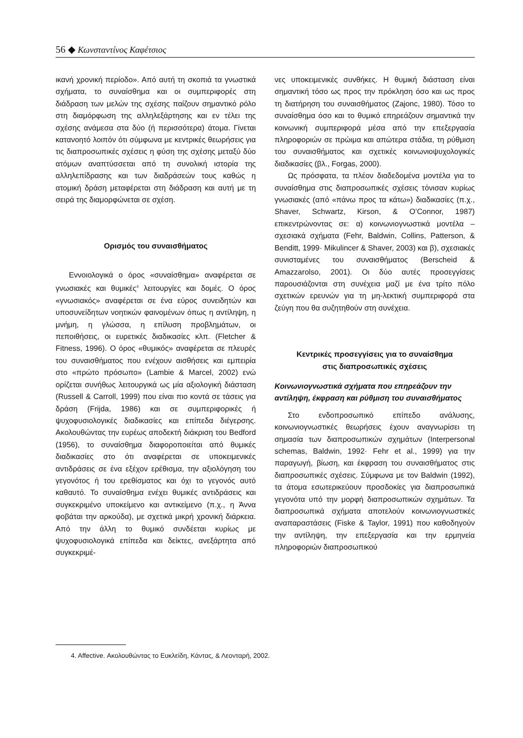56 ◆ Κωνσταντίνος Καφέτσιος
ικανή χρονική περίοδο». Από αυτή τη σκοπιά τα γνωστικά σχήματα, το συναίσθημα και οι συμπεριφορές στη διάδραση των μελών της σχέσης παίζουν σημαντικό ρόλο στη διαμόρφωση της αλληλεξάρτησης και εν τέλει της σχέσης ανάμεσα στα δύο (ή περισσότερα) άτομα. Γίνεται κατανοητό λοιπόν ότι σύμφωνα με κεντρικές θεωρήσεις για τις διαπροσωπικές σχέσεις η φύση της σχέσης μεταξύ δύο ατόμων αναπτύσσεται από τη συνολική ιστορία της αλληλεπίδρασης και των διαδράσεών τους καθώς η ατομική δράση μεταφέρεται στη διάδραση και αυτή με τη σειρά της διαμορφώνεται σε σχέση.
Ορισμός του συναισθήματος
Εννοιολογικά ο όρος «συναίσθημα» αναφέρεται σε γνωσιακές και θυμικές<sup>4</sup> λειτουργίες και δομές. Ο όρος «γνωσιακός» αναφέρεται σε ένα εύρος συνειδητών και υποσυνείδητων νοητικών φαινομένων όπως η αντίληψη, η μνήμη, η γλώσσα, η επίλυση προβλημάτων, οι πεποιθήσεις, οι ευρετικές διαδικασίες κλπ. (Fletcher & Fitness, 1996). Ο όρος «θυμικός» αναφέρεται σε πλευρές του συναισθήματος που ενέχουν αισθήσεις και εμπειρία στο «πρώτο πρόσωπο» (Lambie & Marcel, 2002) ενώ ορίζεται συνήθως λειτουργικά ως μία αξιολογική διάσταση (Russell & Carroll, 1999) που είναι πιο κοντά σε τάσεις για δράση (Frijda, 1986) και σε συμπεριφορικές ή ψυχοφυσιολογικές διαδικασίες και επίπεδα διέγερσης. Ακολουθώντας την ευρέως αποδεκτή διάκριση του Bedford (1956), το συναίσθημα διαφοροποιείται από θυμικές διαδικασίες στο ότι αναφέρεται σε υποκειμενικές αντιδράσεις σε ένα εξέχον ερέθισμα, την αξιολόγηση του γεγονότος ή του ερεθίσματος και όχι το γεγονός αυτό καθαυτό. Το συναίσθημα ενέχει θυμικές αντιδράσεις και συγκεκριμένο υποκείμενο και αντικείμενο (π.χ., η Άννα φοβάται την αρκούδα), με σχετικά μικρή χρονική διάρκεια. Από την άλλη το θυμικό συνδέεται κυρίως με ψυχοφυσιολογικά επίπεδα και δείκτες, ανεξάρτητα από συγκεκριμέ-
νες υποκειμενικές συνθήκες. Η θυμική διάσταση είναι σημαντική τόσο ως προς την πρόκληση όσο και ως προς τη διατήρηση του συναισθήματος (Zajonc, 1980). Τόσο το συναίσθημα όσο και το θυμικό επηρεάζουν σημαντικά την κοινωνική συμπεριφορά μέσα από την επεξεργασία πληροφοριών σε πρώιμα και απώτερα στάδια, τη ρύθμιση του συναισθήματος και σχετικές κοινωνιοψυχολογικές διαδικασίες (βλ., Forgas, 2000).
Ως πρόσφατα, τα πλέον διαδεδομένα μοντέλα για το συναίσθημα στις διαπροσωπικές σχέσεις τόνισαν κυρίως γνωσιακές (από «πάνω προς τα κάτω») διαδικασίες (π.χ., Shaver, Schwartz, Kirson, & O’Connor, 1987) επικεντρώνοντας σε: α) κοινωνιογνωστικά μοντέλα – σχεσιακά σχήματα (Fehr, Baldwin, Collins, Patterson, & Benditt, 1999· Mikulincer & Shaver, 2003) και β), σχεσιακές συνισταμένες του συναισθήματος (Berscheid & Amazzarolso, 2001). Οι δύο αυτές προσεγγίσεις παρουσιάζονται στη συνέχεια μαζί με ένα τρίτο πόλο σχετικών ερευνών για τη μη-λεκτική συμπεριφορά στα ζεύγη που θα συζητηθούν στη συνέχεια.
Κεντρικές προσεγγίσεις για το συναίσθημα
στις διαπροσωπικές σχέσεις
Κοινωνιογνωστικά σχήματα που επηρεάζουν την αντίληψη, έκφραση και ρύθμιση του συναισθήματος
Στο ενδοπροσωπικό επίπεδο ανάλυσης, κοινωνιογνωστικές θεωρήσεις έχουν αναγνωρίσει τη σημασία των διαπροσωπικών σχημάτων (Interpersonal schemas, Baldwin, 1992· Fehr et al., 1999) για την παραγωγή, βίωση, και έκφραση του συναισθήματος στις διαπροσωπικές σχέσεις. Σύμφωνα με τον Baldwin (1992), τα άτομα εσωτερικεύουν προσδοκίες για διαπροσωπικά γεγονότα υπό την μορφή διαπροσωπικών σχημάτων. Τα διαπροσωπικά σχήματα αποτελούν κοινωνιογνωστικές αναπαραστάσεις (Fiske & Taylor, 1991) που καθοδηγούν την αντίληψη, την επεξεργασία και την ερμηνεία πληροφοριών διαπροσωπικού
4. Affective. Ακολουθώντας το Ευκλείδη, Κάντας, & Λεονταρή, 2002.